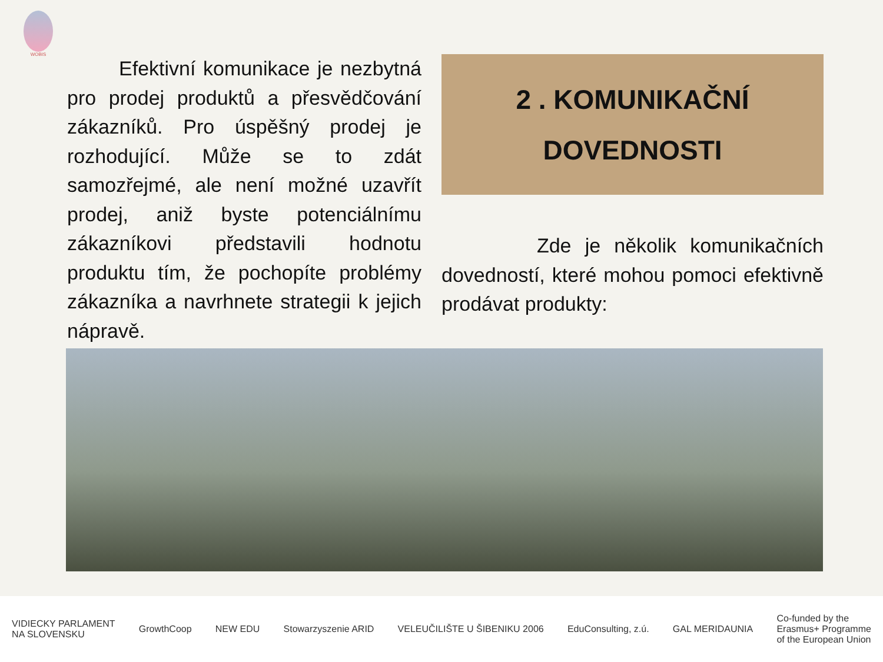WOBIS
Efektivní komunikace je nezbytná pro prodej produktů a přesvědčování zákazníků. Pro úspěšný prodej je rozhodující. Může se to zdát samozřejmé, ale není možné uzavřít prodej, aniž byste potenciálnímu zákazníkovi představili hodnotu produktu tím, že pochopíte problémy zákazníka a navrhnete strategii k jejich nápravě.
2 . KOMUNIKAČNÍ
DOVEDNOSTI
Zde je několik komunikačních dovedností, které mohou pomoci efektivně prodávat produkty:
VIDIECKY PARLAMENT
NA SLOVENSKU GrowthCoop NEW EDU Stowarzyszenie ARID VELEUČILIŠTE U ŠIBENIKU 2006 EduConsulting, z.ú. GAL MERIDAUNIA Co-funded by the
Erasmus+ Programme
of the European Union